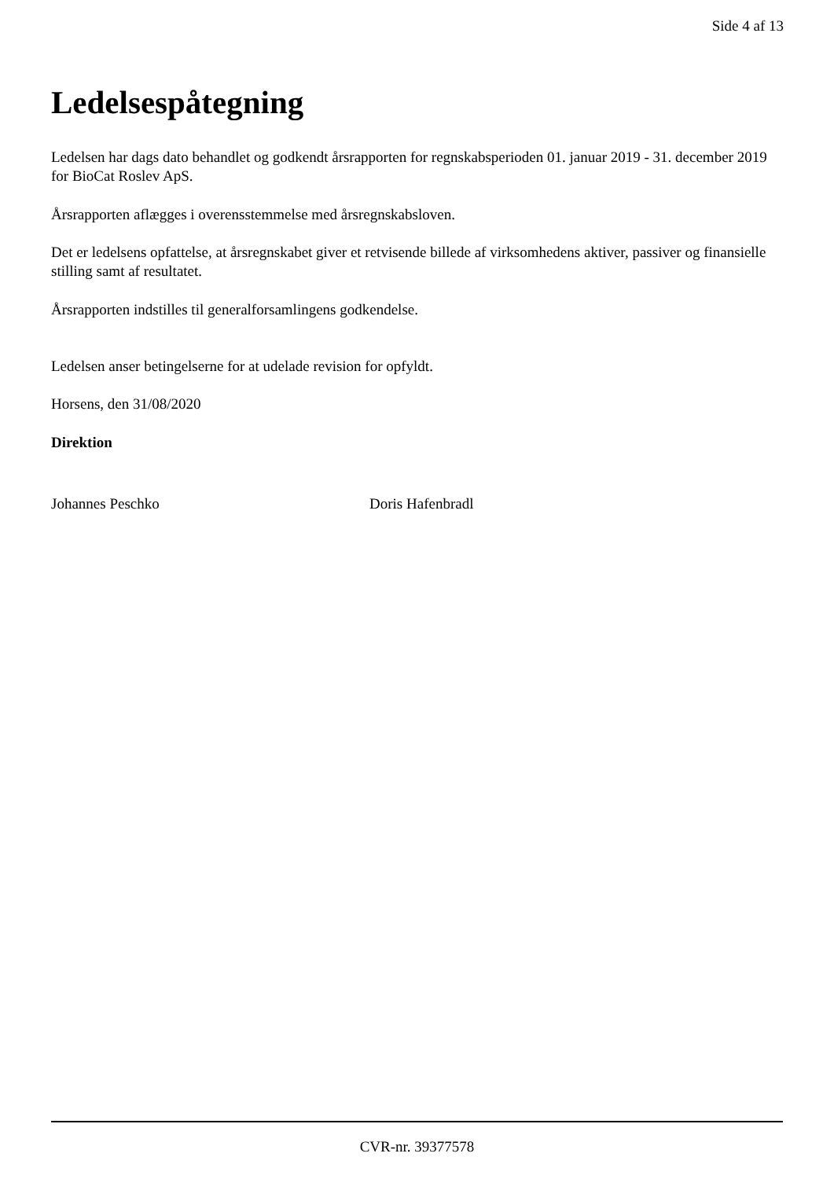Side 4 af 13
Ledelsespåtegning
Ledelsen har dags dato behandlet og godkendt årsrapporten for regnskabsperioden 01. januar 2019 - 31. december 2019 for BioCat Roslev ApS.
Årsrapporten aflægges i overensstemmelse med årsregnskabsloven.
Det er ledelsens opfattelse, at årsregnskabet giver et retvisende billede af virksomhedens aktiver, passiver og finansielle stilling samt af resultatet.
Årsrapporten indstilles til generalforsamlingens godkendelse.
Ledelsen anser betingelserne for at udelade revision for opfyldt.
Horsens, den 31/08/2020
Direktion
Johannes Peschko Doris Hafenbradl
CVR-nr. 39377578